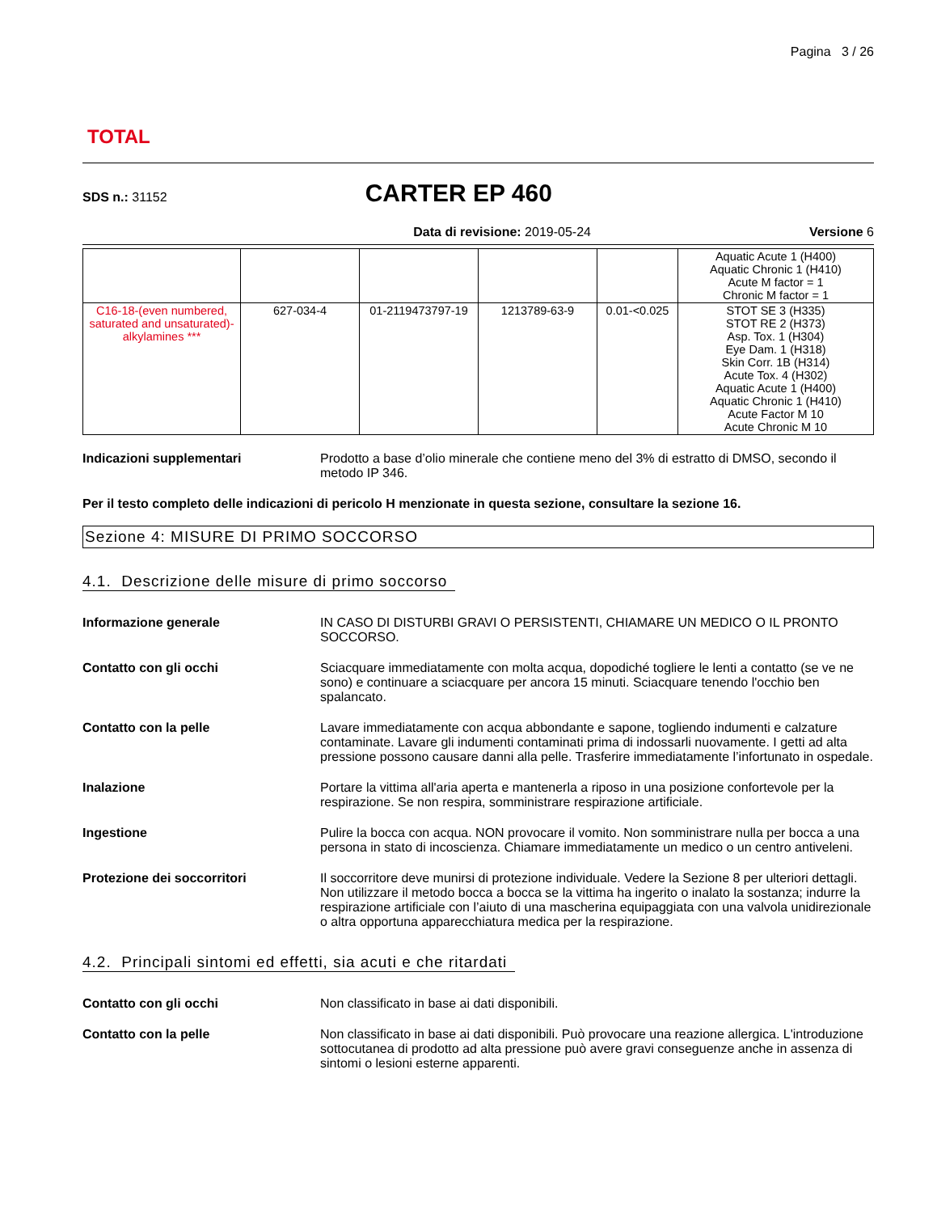TOTAL
Pagina 3 / 26
SDS n.: 31152
CARTER EP 460
Data di revisione: 2019-05-24 Versione 6
| | | | | | Aquatic Acute 1 (H400) Aquatic Chronic 1 (H410) Acute M factor = 1 Chronic M factor = 1 |
| C16-18-(even numbered, saturated and unsaturated)-alkylamines *** | 627-034-4 | 01-2119473797-19 | 1213789-63-9 | 0.01-<0.025 | STOT SE 3 (H335) STOT RE 2 (H373) Asp. Tox. 1 (H304) Eye Dam. 1 (H318) Skin Corr. 1B (H314) Acute Tox. 4 (H302) Aquatic Acute 1 (H400) Aquatic Chronic 1 (H410) Acute Factor M 10 Acute Chronic M 10 |
Indicazioni supplementari Prodotto a base d’olio minerale che contiene meno del 3% di estratto di DMSO, secondo il metodo IP 346.
Per il testo completo delle indicazioni di pericolo H menzionate in questa sezione, consultare la sezione 16.
Sezione 4: MISURE DI PRIMO SOCCORSO
4.1. Descrizione delle misure di primo soccorso
Informazione generale IN CASO DI DISTURBI GRAVI O PERSISTENTI, CHIAMARE UN MEDICO O IL PRONTO SOCCORSO.
Contatto con gli occhi Sciacquare immediatamente con molta acqua, dopodiché togliere le lenti a contatto (se ve ne sono) e continuare a sciacquare per ancora 15 minuti. Sciacquare tenendo l'occhio ben spalancato.
Contatto con la pelle Lavare immediatamente con acqua abbondante e sapone, togliendo indumenti e calzature contaminate. Lavare gli indumenti contaminati prima di indossarli nuovamente. I getti ad alta pressione possono causare danni alla pelle. Trasferire immediatamente l’infortunato in ospedale.
Inalazione Portare la vittima all'aria aperta e mantenerla a riposo in una posizione confortevole per la respirazione. Se non respira, somministrare respirazione artificiale.
Ingestione Pulire la bocca con acqua. NON provocare il vomito. Non somministrare nulla per bocca a una persona in stato di incoscienza. Chiamare immediatamente un medico o un centro antiveleni.
Protezione dei soccorritori Il soccorritore deve munirsi di protezione individuale. Vedere la Sezione 8 per ulteriori dettagli. Non utilizzare il metodo bocca a bocca se la vittima ha ingerito o inalato la sostanza; indurre la respirazione artificiale con l’aiuto di una mascherina equipaggiata con una valvola unidirezionale o altra opportuna apparecchiatura medica per la respirazione.
4.2. Principali sintomi ed effetti, sia acuti e che ritardati
Contatto con gli occhi Non classificato in base ai dati disponibili.
Contatto con la pelle Non classificato in base ai dati disponibili. Può provocare una reazione allergica. L'introduzione sottocutanea di prodotto ad alta pressione può avere gravi conseguenze anche in assenza di sintomi o lesioni esterne apparenti.